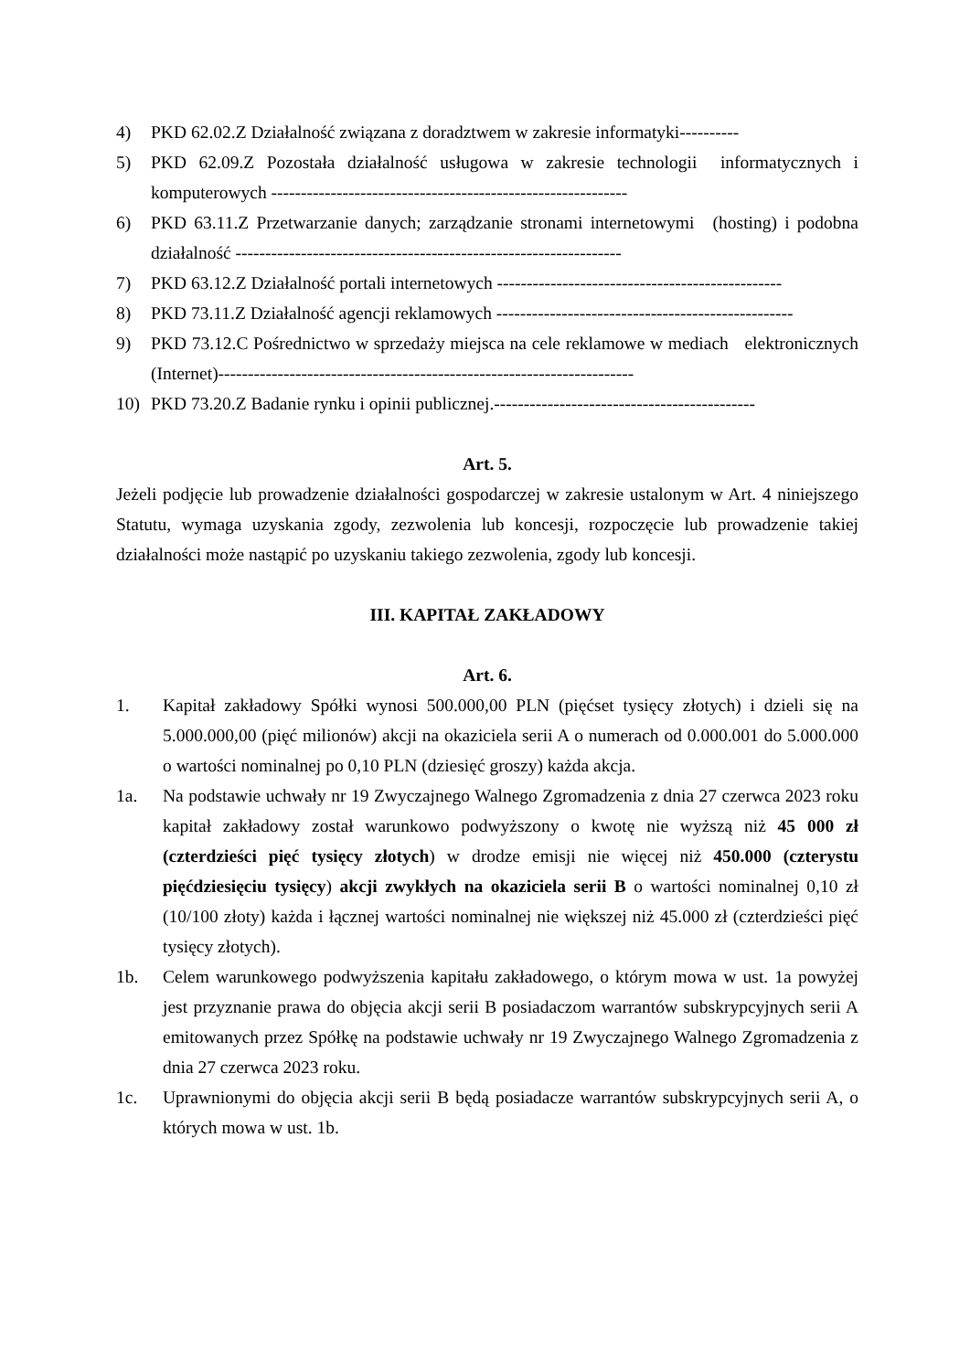4) PKD 62.02.Z Działalność związana z doradztwem w zakresie informatyki----------
5) PKD 62.09.Z Pozostała działalność usługowa w zakresie technologii informatycznych i komputerowych ------------------------------------------------------------
6) PKD 63.11.Z Przetwarzanie danych; zarządzanie stronami internetowymi (hosting) i podobna działalność -----------------------------------------------------------------
7) PKD 63.12.Z Działalność portali internetowych ------------------------------------------------
8) PKD 73.11.Z Działalność agencji reklamowych --------------------------------------------------
9) PKD 73.12.C Pośrednictwo w sprzedaży miejsca na cele reklamowe w mediach elektronicznych (Internet)----------------------------------------------------------------------
10) PKD 73.20.Z Badanie rynku i opinii publicznej.--------------------------------------------
Art. 5.
Jeżeli podjęcie lub prowadzenie działalności gospodarczej w zakresie ustalonym w Art. 4 niniejszego Statutu, wymaga uzyskania zgody, zezwolenia lub koncesji, rozpoczęcie lub prowadzenie takiej działalności może nastąpić po uzyskaniu takiego zezwolenia, zgody lub koncesji.
III. KAPITAŁ ZAKŁADOWY
Art. 6.
1. Kapitał zakładowy Spółki wynosi 500.000,00 PLN (pięćset tysięcy złotych) i dzieli się na 5.000.000,00 (pięć milionów) akcji na okaziciela serii A o numerach od 0.000.001 do 5.000.000 o wartości nominalnej po 0,10 PLN (dziesięć groszy) każda akcja.
1a. Na podstawie uchwały nr 19 Zwyczajnego Walnego Zgromadzenia z dnia 27 czerwca 2023 roku kapitał zakładowy został warunkowo podwyższony o kwotę nie wyższą niż 45 000 zł (czterdzieści pięć tysięcy złotych) w drodze emisji nie więcej niż 450.000 (czterystu pięćdziesięciu tysięcy) akcji zwykłych na okaziciela serii B o wartości nominalnej 0,10 zł (10/100 złoty) każda i łącznej wartości nominalnej nie większej niż 45.000 zł (czterdzieści pięć tysięcy złotych).
1b. Celem warunkowego podwyższenia kapitału zakładowego, o którym mowa w ust. 1a powyżej jest przyznanie prawa do objęcia akcji serii B posiadaczom warrantów subskrypcyjnych serii A emitowanych przez Spółkę na podstawie uchwały nr 19 Zwyczajnego Walnego Zgromadzenia z dnia 27 czerwca 2023 roku.
1c. Uprawnionymi do objęcia akcji serii B będą posiadacze warrantów subskrypcyjnych serii A, o których mowa w ust. 1b.